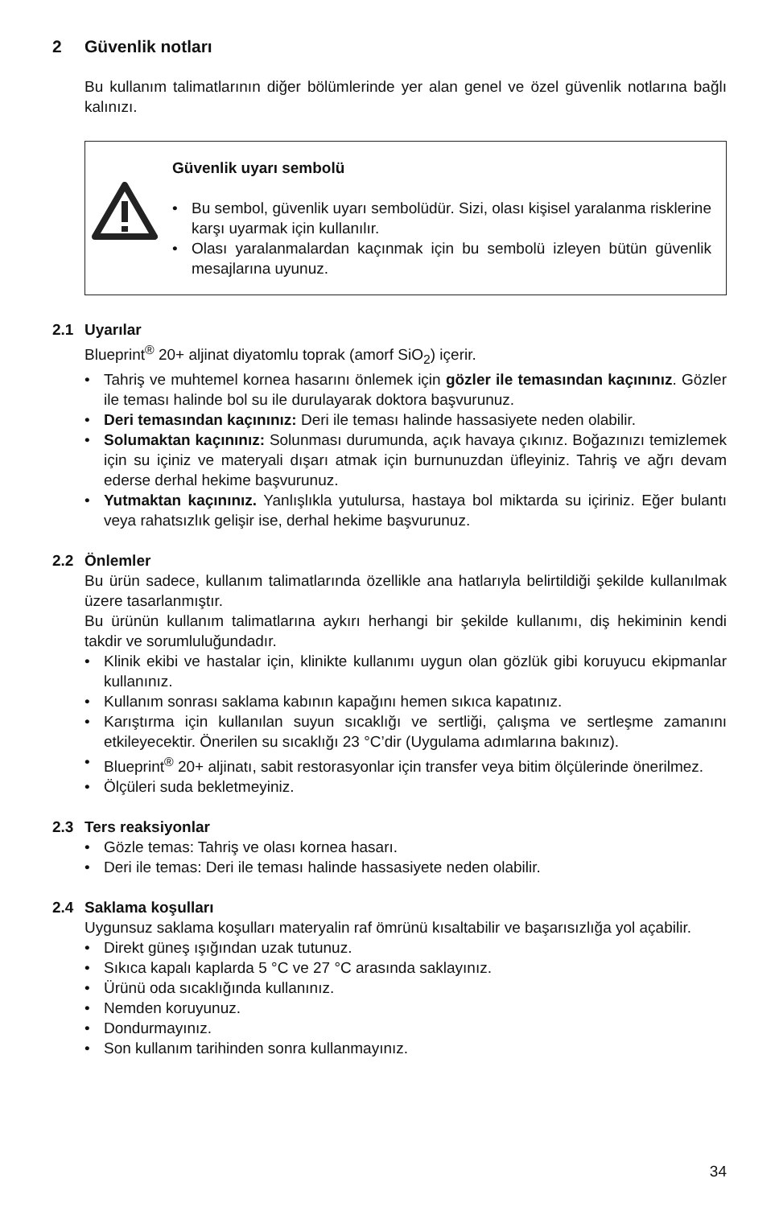2 Güvenlik notları
Bu kullanım talimatlarının diğer bölümlerinde yer alan genel ve özel güvenlik notlarına bağlı kalınızı.
Güvenlik uyarı sembolü
• Bu sembol, güvenlik uyarı sembolüdür. Sizi, olası kişisel yaralanma risklerine karşı uyarmak için kullanılır.
• Olası yaralanmalardan kaçınmak için bu sembolü izleyen bütün güvenlik mesajlarına uyunuz.
2.1 Uyarılar
Blueprint<sup>®</sup> 20+ aljinat diyatomlu toprak (amorf SiO<sub>2</sub>) içerir.
• Tahriş ve muhtemel kornea hasarını önlemek için gözler ile temasından kaçınınız. Gözler ile teması halinde bol su ile durulayarak doktora başvurunuz.
• Deri temasından kaçınınız: Deri ile teması halinde hassasiyete neden olabilir.
• Solumaktan kaçınınız: Solunması durumunda, açık havaya çıkınız. Boğazınızı temizlemek için su içiniz ve materyali dışarı atmak için burnunuzdan üfleyiniz. Tahriş ve ağrı devam ederse derhal hekime başvurunuz.
• Yutmaktan kaçınınız. Yanlışlıkla yutulursa, hastaya bol miktarda su içiriniz. Eğer bulantı veya rahatsızlık gelişir ise, derhal hekime başvurunuz.
2.2 Önlemler
Bu ürün sadece, kullanım talimatlarında özellikle ana hatlarıyla belirtildiği şekilde kullanılmak üzere tasarlanmıştır.
Bu ürünün kullanım talimatlarına aykırı herhangi bir şekilde kullanımı, diş hekiminin kendi takdir ve sorumluluğundadır.
• Klinik ekibi ve hastalar için, klinikte kullanımı uygun olan gözlük gibi koruyucu ekipmanlar kullanınız.
• Kullanım sonrası saklama kabının kapağını hemen sıkıca kapatınız.
• Karıştırma için kullanılan suyun sıcaklığı ve sertliği, çalışma ve sertleşme zamanını etkileyecektir. Önerilen su sıcaklığı 23 °C’dir (Uygulama adımlarına bakınız).
• Blueprint<sup>®</sup> 20+ aljinatı, sabit restorasyonlar için transfer veya bitim ölçülerinde önerilmez.
• Ölçüleri suda bekletmeyiniz.
2.3 Ters reaksiyonlar
• Gözle temas: Tahriş ve olası kornea hasarı.
• Deri ile temas: Deri ile teması halinde hassasiyete neden olabilir.
2.4 Saklama koşulları
Uygunsuz saklama koşulları materyalin raf ömrünü kısaltabilir ve başarısızlığa yol açabilir.
• Direkt güneş ışığından uzak tutunuz.
• Sıkıca kapalı kaplarda 5 °C ve 27 °C arasında saklayınız.
• Ürünü oda sıcaklığında kullanınız.
• Nemden koruyunuz.
• Dondurmayınız.
• Son kullanım tarihinden sonra kullanmayınız.
34